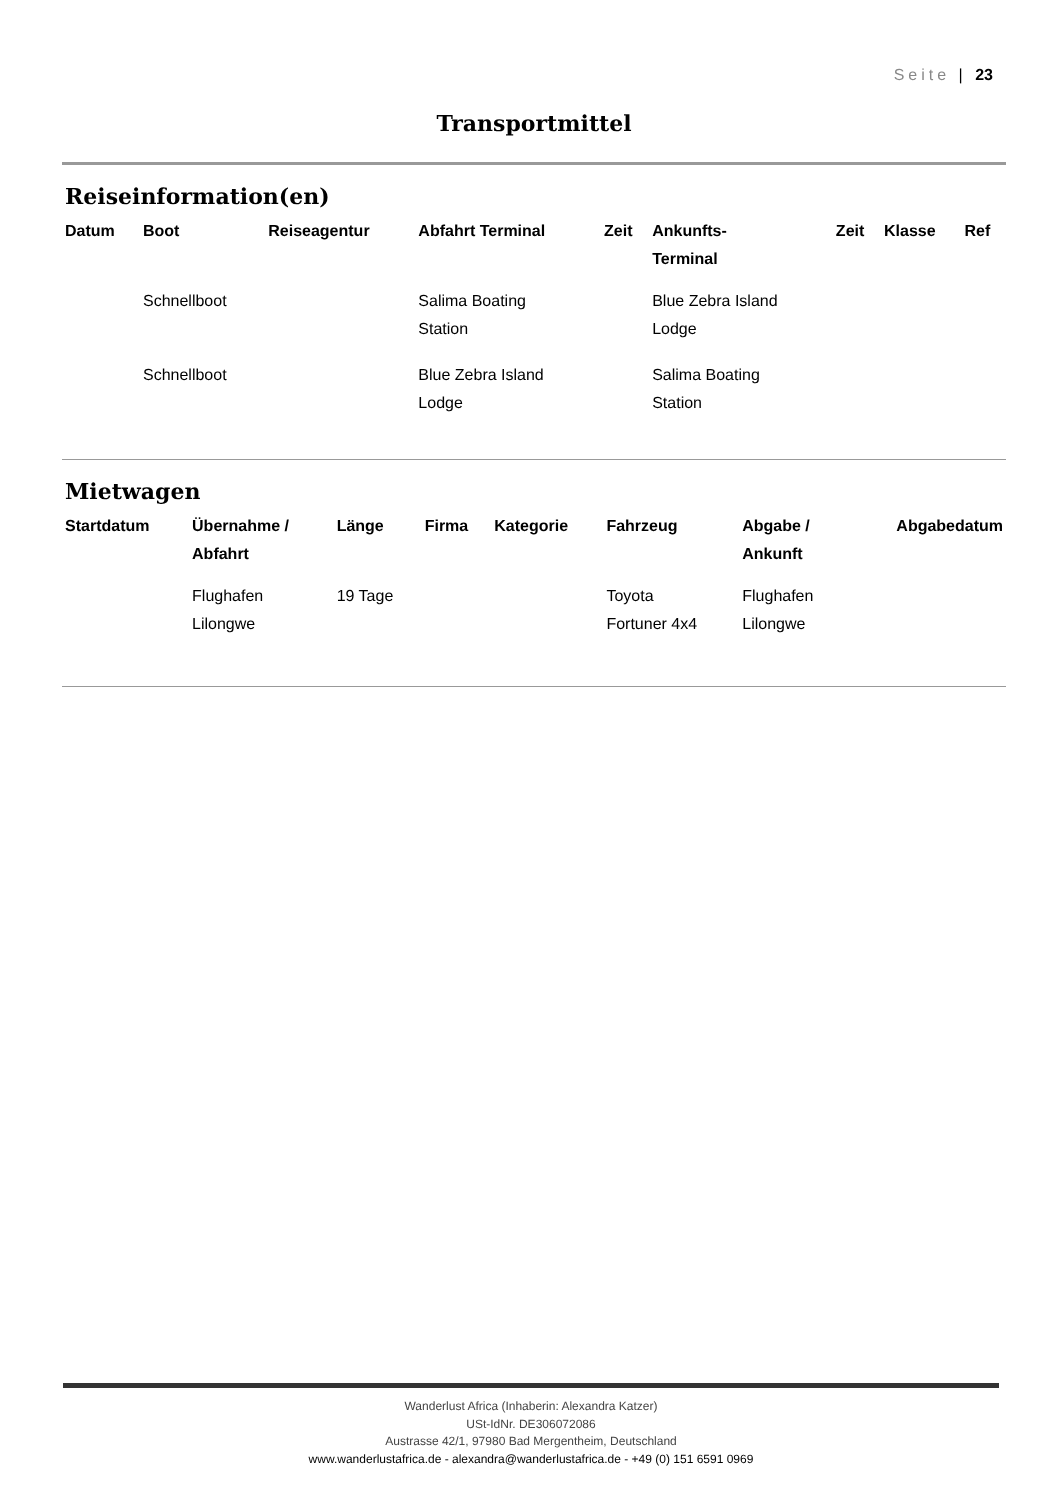Seite | 23
Transportmittel
Reiseinformation(en)
| Datum | Boot | Reiseagentur | Abfahrt Terminal | Zeit | Ankunfts- Terminal | Zeit | Klasse | Ref |
| --- | --- | --- | --- | --- | --- | --- | --- | --- |
| | Schnellboot | | Salima Boating Station | | Blue Zebra Island Lodge | | | |
| | Schnellboot | | Blue Zebra Island Lodge | | Salima Boating Station | | | |
Mietwagen
| Startdatum | Übernahme / Abfahrt | Länge | Firma | Kategorie | Fahrzeug | Abgabe / Ankunft | Abgabedatum |
| --- | --- | --- | --- | --- | --- | --- | --- |
| | Flughafen Lilongwe | 19 Tage | | | Toyota Fortuner 4x4 | Flughafen Lilongwe | |
Wanderlust Africa (Inhaberin: Alexandra Katzer)
USt-IdNr. DE306072086
Austrasse 42/1, 97980 Bad Mergentheim, Deutschland
www.wanderlustafrica.de - alexandra@wanderlustafrica.de - +49 (0) 151 6591 0969